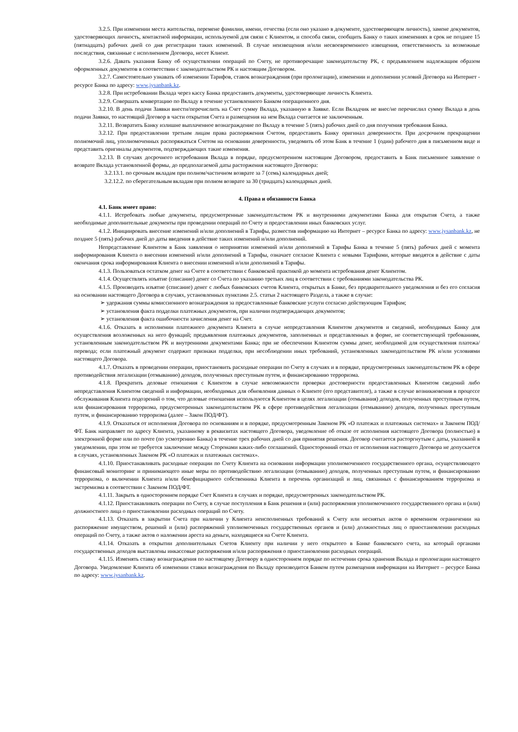3.2.5. При изменении места жительства, перемене фамилии, имени, отчества (если оно указано в документе, удостоверяющем личность), замене документов, удостоверяющих личность, контактной информации, используемой для связи с Клиентом, и способа связи, сообщить Банку о таких изменениях в срок не позднее 15 (пятнадцать) рабочих дней со дня регистрации таких изменений. В случае неизвещения и/или несвоевременного извещения, ответственность за возможные последствия, связанные с исполнением Договора, несет Клиент.
3.2.6. Давать указания Банку об осуществлении операций по Счету, не противоречащие законодательству РК, с предъявлением надлежащим образом оформленных документов в соответствии с законодательством РК и настоящим Договором.
3.2.7. Самостоятельно узнавать об изменении Тарифов, ставок вознаграждения (при пролонгации), изменении и дополнении условий Договора на Интернет - ресурсе Банка по адресу: www.jysanbank.kz.
3.2.8. При истребовании Вклада через кассу Банка предоставить документы, удостоверяющие личность Клиента.
3.2.9. Совершать конвертацию по Вкладу в течение установленного Банком операционного дня.
3.2.10. В день подачи Заявки внести/перечислить на Счет сумму Вклада, указанную в Заявке. Если Вкладчик не внес/не перечислил сумму Вклада в день подачи Заявки, то настоящий Договор в части открытия Счета и размещения на нем Вклада считается не заключенным.
3.2.11. Возвратить Банку излишне выплаченное вознаграждение по Вкладу в течение 5 (пять) рабочих дней со дня получения требования Банка.
3.2.12. При предоставлении третьим лицам права распоряжения Счетом, предоставить Банку оригинал доверенности. При досрочном прекращении полномочий лиц, уполномоченных распоряжаться Счетом на основании доверенности, уведомить об этом Банк в течение 1 (один) рабочего дня в письменном виде и представить оригиналы документов, подтверждающих такие изменения.
3.2.13. В случаях досрочного истребования Вклада в порядке, предусмотренном настоящим Договором, предоставить в Банк письменное заявление о возврате Вклада установленной формы, до предполагаемой даты расторжения настоящего Договора:
3.2.13.1. по срочным вкладам при полном/частичном возврате за 7 (семь) календарных дней;
3.2.12.2. по сберегательным вкладам при полном возврате за 30 (тридцать) календарных дней.
4. Права и обязанности Банка
4.1. Банк имеет право:
4.1.1. Истребовать любые документы, предусмотренные законодательством РК и внутренними документами Банка для открытия Счета, а также необходимые дополнительные документы при проведении операций по Счету и предоставлении иных банковских услуг.
4.1.2. Инициировать внесение изменений и/или дополнений в Тарифы, разместив информацию на Интернет – ресурсе Банка по адресу: www.jysanbank.kz, не позднее 5 (пять) рабочих дней до даты введения в действие таких изменений и/или дополнений.
Непредставление Клиентом в Банк заявления о непринятии изменений и/или дополнений в Тарифы Банка в течение 5 (пять) рабочих дней с момента информирования Клиента о внесении изменений и/или дополнений в Тарифы, означает согласие Клиента с новыми Тарифами, которые вводятся в действие с даты окончания срока информирования Клиента о внесении изменений и/или дополнений в Тарифы.
4.1.3. Пользоваться остатком денег на Счете в соответствии с банковской практикой до момента истребования денег Клиентом.
4.1.4. Осуществлять изъятие (списание) денег со Счета по указанию третьих лиц в соответствии с требованиями законодательства РК.
4.1.5. Производить изъятие (списание) денег с любых банковских счетов Клиента, открытых в Банке, без предварительного уведомления и без его согласия на основании настоящего Договора в случаях, установленных пунктами 2.5. статьи 2 настоящего Раздела, а также в случае:
➢ удержания суммы комиссионного вознаграждения за предоставленные банковские услуги согласно действующим Тарифам;
➢ установления факта подделки платежных документов, при наличии подтверждающих документов;
➢ установления факта ошибочности зачисления денег на Счет.
4.1.6. Отказать в исполнении платежного документа Клиента в случае непредставления Клиентом документов и сведений, необходимых Банку для осуществления возложенных на него функций; предъявления платежных документов, заполненных и представленных в форме, не соответствующей требованиям, установленным законодательством РК и внутренними документами Банка; при не обеспечении Клиентом суммы денег, необходимой для осуществления платежа/перевода; если платежный документ содержит признаки подделки, при несоблюдении иных требований, установленных законодательством РК и/или условиями настоящего Договора.
4.1.7. Отказать в проведении операции, приостановить расходные операции по Счету в случаях и в порядке, предусмотренных законодательством РК в сфере противодействия легализации (отмыванию) доходов, полученных преступным путем, и финансированию терроризма.
4.1.8. Прекратить деловые отношения с Клиентом в случае невозможности проверки достоверности предоставленных Клиентом сведений либо непредставления Клиентом сведений и информации, необходимых для обновления данных о Клиенте (его представителе), а также в случае возникновения в процессе обслуживания Клиента подозрений о том, что деловые отношения используются Клиентом в целях легализации (отмывания) доходов, полученных преступным путем, или финансирования терроризма, предусмотренных законодательством РК в сфере противодействия легализации (отмыванию) доходов, полученных преступным путем, и финансированию терроризма (далее – Закон ПОД/ФТ).
4.1.9. Отказаться от исполнения Договора по основаниям и в порядке, предусмотренным Законом РК «О платежах и платежных системах» и Законом ПОД/ФТ. Банк направляет по адресу Клиента, указанному в реквизитах настоящего Договора, уведомление об отказе от исполнения настоящего Договора (полностью) в электронной форме или по почте (по усмотрению Банка) в течение трех рабочих дней со дня принятия решения. Договор считается расторгнутым с даты, указанной в уведомлении, при этом не требуется заключение между Сторонами каких-либо соглашений. Односторонний отказ от исполнения настоящего Договора не допускается в случаях, установленных Законом РК «О платежах и платежных системах».
4.1.10. Приостанавливать расходные операции по Счету Клиента на основании информации уполномоченного государственного органа, осуществляющего финансовый мониторинг и принимающего иные меры по противодействию легализации (отмыванию) доходов, полученных преступным путем, и финансированию терроризма, о включении Клиента и/или бенефициарного собственника Клиента в перечень организаций и лиц, связанных с финансированием терроризма и экстремизма в соответствии с Законом ПОД/ФТ.
4.1.11. Закрыть в одностороннем порядке Счет Клиента в случаях и порядке, предусмотренных законодательством РК.
4.1.12. Приостанавливать операции по Счету, в случае поступления в Банк решения и (или) распоряжения уполномоченного государственного органа и (или) должностного лица о приостановлении расходных операций по Счету.
4.1.13. Отказать в закрытии Счета при наличии у Клиента неисполненных требований к Счету или неснятых актов о временном ограничении на распоряжение имуществом, решений и (или) распоряжений уполномоченных государственных органов и (или) должностных лиц о приостановлении расходных операций по Счету, а также актов о наложении ареста на деньги, находящиеся на Счете Клиента.
4.1.14. Отказать в открытии дополнительных Счетов Клиенту при наличии у него открытого в Банке банковского счета, на который органами государственных доходов выставлены инкассовые распоряжения и/или распоряжения о приостановлении расходных операций.
4.1.15. Изменять ставку вознаграждения по настоящему Договору в одностороннем порядке по истечении срока хранения Вклада и пролонгации настоящего Договора. Уведомление Клиента об изменении ставки вознаграждения по Вкладу производится Банком путем размещения информации на Интернет – ресурсе Банка по адресу: www.jysanbank.kz.